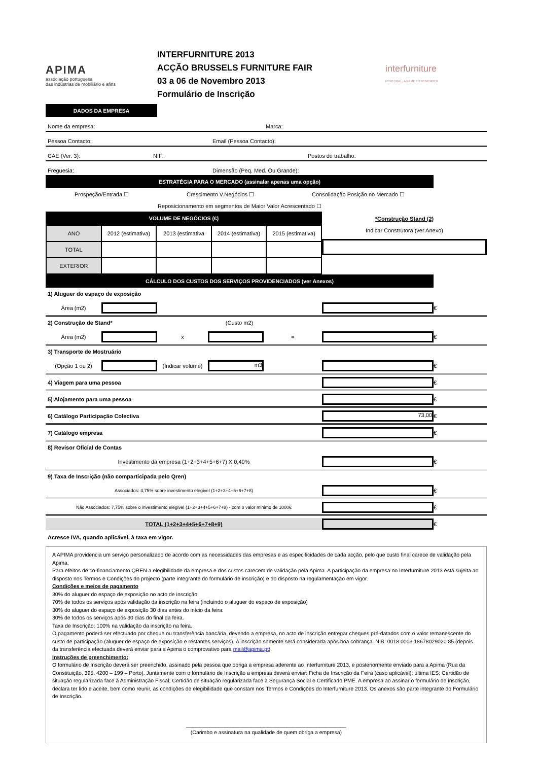APIMA
associação portuguesa
das indústrias de mobiliário e afins
INTERFURNITURE 2013
ACÇÃO BRUSSELS FURNITURE FAIR
03 a 06 de Novembro 2013
Formulário de Inscrição
interfurniture
PORTUGAL, A NAME TO REMEMBER
DADOS DA EMPRESA
Nome da empresa: Marca:
Pessoa Contacto: Email (Pessoa Contacto):
CAE (Ver. 3): NIF: Postos de trabalho:
Freguesia: Dimensão (Peq. Med. Ou Grande):
ESTRATÉGIA PARA O MERCADO (assinalar apenas uma opção)
Prospeção/Entrada ☐ Crescimento V.Negócios ☐ Consolidação Posição no Mercado ☐
Reposicionamento em segmentos de Maior Valor Acrescentado ☐
VOLUME DE NEGÓCIOS (€)
| ANO | 2012 (estimativa) | 2013 (estimativa | 2014 (estimativa) | 2015 (estimativa) |
| TOTAL | | | | |
| EXTERIOR | | | | |
*Construção Stand (2)
Indicar Construtora (ver Anexo)
CÁLCULO DOS CUSTOS DOS SERVIÇOS PROVIDENCIADOS (ver Anexos)
1) Aluguer do espaço de exposição
Área (m2)
€
2) Construção de Stand* (Custo m2)
Área (m2) x =
€
3) Transporte de Mostruário
(Opção 1 ou 2)
(Indicar volume)
m3
€
4) Viagem para uma pessoa
€
5) Alojamento para uma pessoa
€
6) Catálogo Participação Colectiva
73,00
€
7) Catálogo empresa
€
8) Revisor Oficial de Contas
Investimento da empresa (1+2+3+4+5+6+7) X 0,40%
€
9) Taxa de Inscrição (não comparticipada pelo Qren)
Associados: 4,75% sobre investimento elegivel (1+2+3+4+5+6+7+8)
€
Não Associados: 7,75% sobre o investimento elegivel (1+2+3+4+5+6+7+8) - com o valor minimo de 1000€
€
TOTAL (1+2+3+4+5+6+7+8+9)
€
Acresce IVA, quando aplicável, à taxa em vigor.
A APIMA providencia um serviço personalizado de acordo com as necessidades das empresas e as especificidades de cada acção, pelo que custo final carece de validação pela Apima.
Para efeitos de co-financiamento QREN a elegibilidade da empresa e dos custos carecem de validação pela Apima. A participação da empresa no Interfurniture 2013 está sujeita ao disposto nos Termos e Condições do projecto (parte integrante do formulário de inscrição) e do disposto na regulamentação em vigor.
Condições e meios de pagamento
30% do aluguer do espaço de exposição no acto de inscrição.
70% de todos os serviços após validação da inscrição na feira (incluindo o aluguer do espaço de exposição)
30% do aluguer do espaço de exposição 30 dias antes do início da feira.
30% de todos os serviços após 30 dias do final da feira.
Taxa de Inscrição: 100% na validação da inscrição na feira.
O pagamento poderá ser efectuado por cheque ou transferência bancária, devendo a empresa, no acto de inscrição entregar cheques pré-datados com o valor remanescente do custo de participação (aluguer de espaço de exposição e restantes serviços). A inscrição somente será considerada após boa cobrança. NIB: 0018 0003 18678029020 85 (depois da transferência efectuada deverá enviar para a Apima o comprovativo para mail@apima.pt).
Instruções de preenchimento:
O formulário de Inscrição deverá ser preenchido, assinado pela pessoa que obriga a empresa aderente ao Interfurniture 2013, e posteriormente enviado para a Apima (Rua da Constituição, 395, 4200 – 199 – Porto). Juntamente com o formulário de Inscrição a empresa deverá enviar: Ficha de Inscrição da Feira (caso aplicável); última IES; Certidão de situação regularizada face à Administração Fiscal; Certidão de situação regularizada face à Segurança Social e Certificado PME. A empresa ao assinar o formulário de inscrição, declara ter lido e aceite, bem como reunir, as condições de elegibilidade que constam nos Termos e Condições do Interfurniture 2013. Os anexos são parte integrante do Formulário de Inscrição.
______________________________________________________
(Carimbo e assinatura na qualidade de quem obriga a empresa)